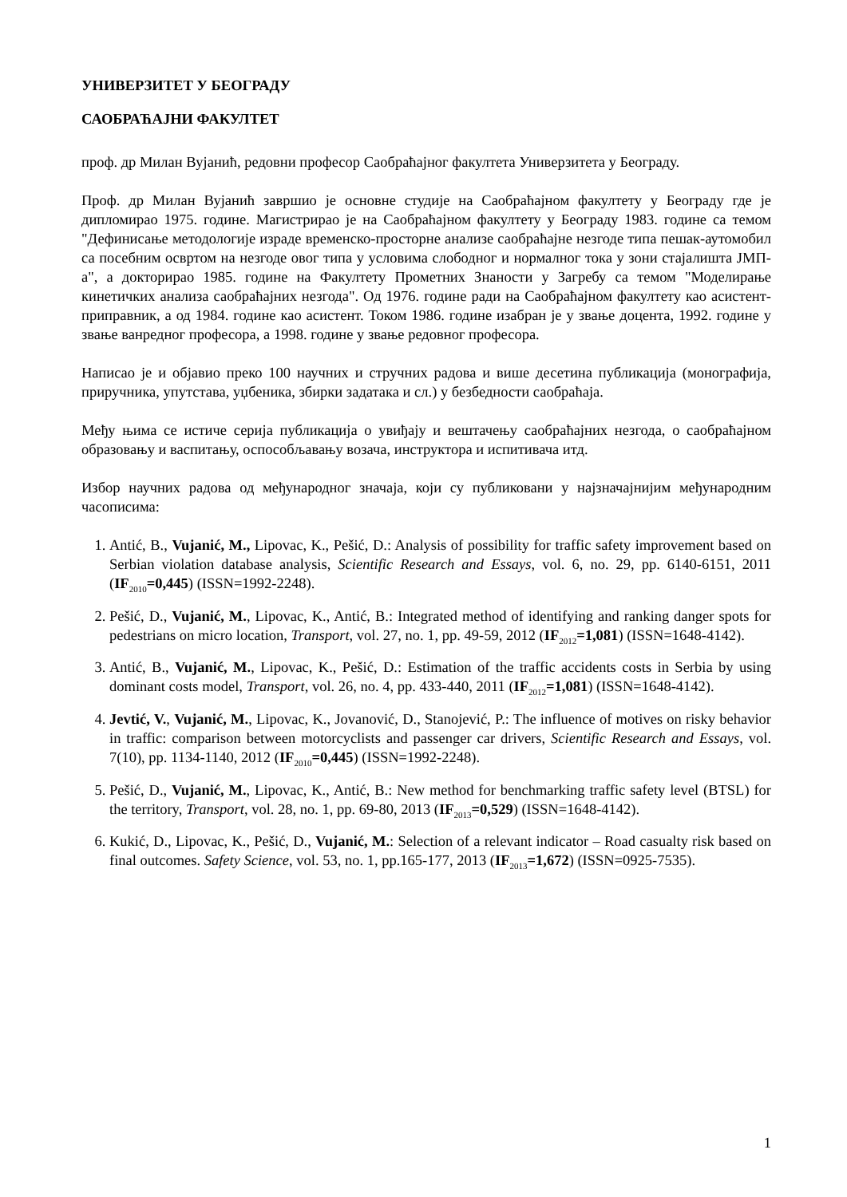УНИВЕРЗИТЕТ У БЕОГРАДУ
САОБРАЋАЈНИ ФАКУЛТЕТ
проф. др Милан Вујанић, редовни професор Саобраћајног факултета Универзитета у Београду.
Проф. др Милан Вујанић завршио је основне студије на Саобраћајном факултету у Београду где је дипломирао 1975. године. Магистрирао је на Саобраћајном факултету у Београду 1983. године са темом "Дефинисање методологије израде временско-просторне анализе саобраћајне незгоде типа пешак-аутомобил са посебним освртом на незгоде овог типа у условима слободног и нормалног тока у зони стајалишта ЈМП-а", а докторирао 1985. године на Факултету Прометних Знаности у Загребу са темом "Моделирање кинетичких анализа саобраћајних незгода". Од 1976. године ради на Саобраћајном факултету као асистент-приправник, а од 1984. године као асистент. Током 1986. године изабран је у звање доцента, 1992. године у звање ванредног професора, а 1998. године у звање редовног професора.
Написао је и објавио преко 100 научних и стручних радова и више десетина публикација (монографија, приручника, упутстава, уџбеника, збирки задатака и сл.) у безбедности саобраћаја.
Међу њима се истиче серија публикација о увиђају и вештачењу саобраћајних незгода, о саобраћајном образовању и васпитању, оспособљавању возача, инструктора и испитивача итд.
Избор научних радова од међународног значаја, који су публиковани у најзначајнијим међународним часописима:
1. Antić, B., Vujanić, M., Lipovac, K., Pešić, D.: Analysis of possibility for traffic safety improvement based on Serbian violation database analysis, Scientific Research and Essays, vol. 6, no. 29, pp. 6140-6151, 2011 (IF<sub>2010</sub>=0,445) (ISSN=1992-2248).
2. Pešić, D., Vujanić, M., Lipovac, K., Antić, B.: Integrated method of identifying and ranking danger spots for pedestrians on micro location, Transport, vol. 27, no. 1, pp. 49-59, 2012 (IF<sub>2012</sub>=1,081) (ISSN=1648-4142).
3. Antić, B., Vujanić, M., Lipovac, K., Pešić, D.: Estimation of the traffic accidents costs in Serbia by using dominant costs model, Transport, vol. 26, no. 4, pp. 433-440, 2011 (IF<sub>2012</sub>=1,081) (ISSN=1648-4142).
4. Jevtić, V., Vujanić, M., Lipovac, K., Jovanović, D., Stanojević, P.: The influence of motives on risky behavior in traffic: comparison between motorcyclists and passenger car drivers, Scientific Research and Essays, vol. 7(10), pp. 1134-1140, 2012 (IF<sub>2010</sub>=0,445) (ISSN=1992-2248).
5. Pešić, D., Vujanić, M., Lipovac, K., Antić, B.: New method for benchmarking traffic safety level (BTSL) for the territory, Transport, vol. 28, no. 1, pp. 69-80, 2013 (IF<sub>2013</sub>=0,529) (ISSN=1648-4142).
6. Kukić, D., Lipovac, K., Pešić, D., Vujanić, M.: Selection of a relevant indicator – Road casualty risk based on final outcomes. Safety Science, vol. 53, no. 1, pp.165-177, 2013 (IF<sub>2013</sub>=1,672) (ISSN=0925-7535).
1